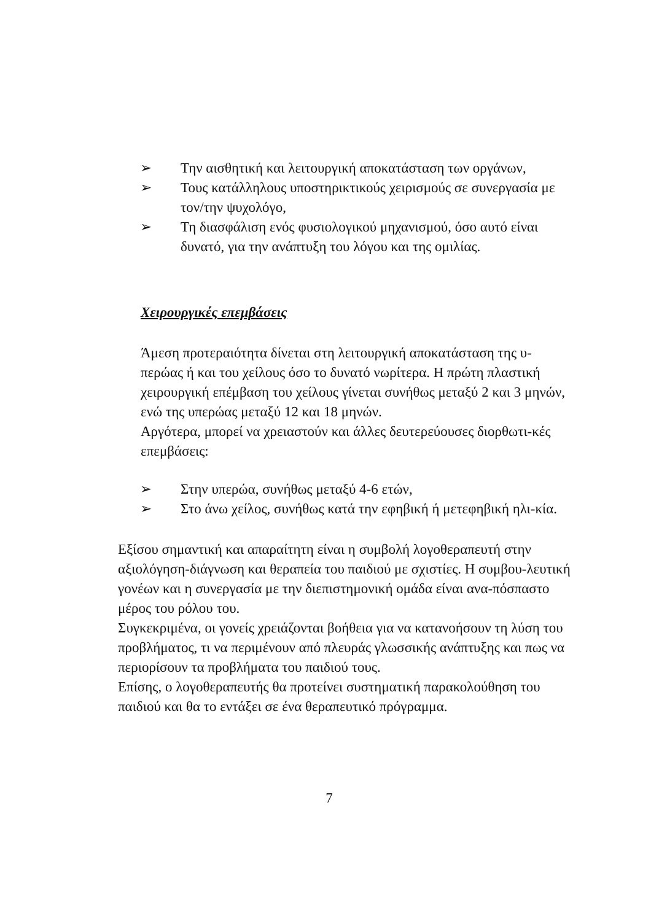➢ Την αισθητική και λειτουργική αποκατάσταση των οργάνων,
➢ Τους κατάλληλους υποστηρικτικούς χειρισμούς σε συνεργασία με τον/την ψυχολόγο,
➢ Τη διασφάλιση ενός φυσιολογικού μηχανισμού, όσο αυτό είναι δυνατό, για την ανάπτυξη του λόγου και της ομιλίας.
Χειρουργικές επεμβάσεις
Άμεση προτεραιότητα δίνεται στη λειτουργική αποκατάσταση της υ-περώας ή και του χείλους όσο το δυνατό νωρίτερα. Η πρώτη πλαστική χειρουργική επέμβαση του χείλους γίνεται συνήθως μεταξύ 2 και 3 μηνών, ενώ της υπερώας μεταξύ 12 και 18 μηνών.
Αργότερα, μπορεί να χρειαστούν και άλλες δευτερεύουσες διορθωτι-κές επεμβάσεις:
➢ Στην υπερώα, συνήθως μεταξύ 4-6 ετών,
➢ Στο άνω χείλος, συνήθως κατά την εφηβική ή μετεφηβική ηλι-κία.
Εξίσου σημαντική και απαραίτητη είναι η συμβολή λογοθεραπευτή στην αξιολόγηση-διάγνωση και θεραπεία του παιδιού με σχιστίες. Η συμβου-λευτική γονέων και η συνεργασία με την διεπιστημονική ομάδα είναι ανα-πόσπαστο μέρος του ρόλου του.
Συγκεκριμένα, οι γονείς χρειάζονται βοήθεια για να κατανοήσουν τη λύση του προβλήματος, τι να περιμένουν από πλευράς γλωσσικής ανάπτυξης και πως να περιορίσουν τα προβλήματα του παιδιού τους.
Επίσης, ο λογοθεραπευτής θα προτείνει συστηματική παρακολούθηση του παιδιού και θα το εντάξει σε ένα θεραπευτικό πρόγραμμα.
7